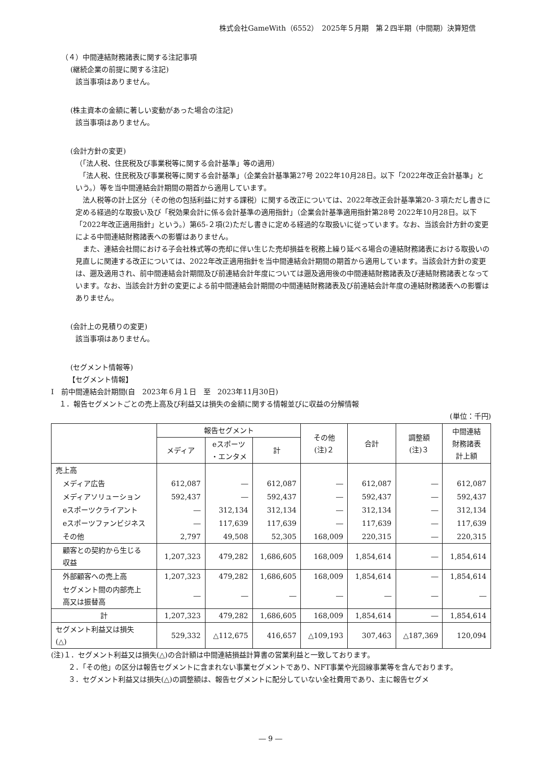株式会社GameWith（6552）　2025年５月期　第２四半期（中間期）決算短信
（４）中間連結財務諸表に関する注記事項
(継続企業の前提に関する注記)
該当事項はありません。
(株主資本の金額に著しい変動があった場合の注記)
該当事項はありません。
(会計方針の変更)
（「法人税、住民税及び事業税等に関する会計基準」等の適用）
　「法人税、住民税及び事業税等に関する会計基準」（企業会計基準第27号 2022年10月28日。以下「2022年改正会計基準」という。）等を当中間連結会計期間の期首から適用しています。
　法人税等の計上区分（その他の包括利益に対する課税）に関する改正については、2022年改正会計基準第20-３項ただし書きに定める経過的な取扱い及び「税効果会計に係る会計基準の適用指針」（企業会計基準適用指針第28号 2022年10月28日。以下「2022年改正適用指針」という。）第65-２項(2)ただし書きに定める経過的な取扱いに従っています。なお、当該会計方針の変更による中間連結財務諸表への影響はありません。
　また、連結会社間における子会社株式等の売却に伴い生じた売却損益を税務上繰り延べる場合の連結財務諸表における取扱いの見直しに関連する改正については、2022年改正適用指針を当中間連結会計期間の期首から適用しています。当該会計方針の変更は、遡及適用され、前中間連結会計期間及び前連結会計年度については遡及適用後の中間連結財務諸表及び連結財務諸表となっています。なお、当該会計方針の変更による前中間連結会計期間の中間連結財務諸表及び前連結会計年度の連結財務諸表への影響はありません。
(会計上の見積りの変更)
該当事項はありません。
(セグメント情報等)
【セグメント情報】
Ⅰ　前中間連結会計期間(自　2023年６月１日　至　2023年11月30日)
１．報告セグメントごとの売上高及び利益又は損失の金額に関する情報並びに収益の分解情報
(単位：千円)
| | 報告セグメント | | | その他 (注)２ | 合計 | 調整額 (注)３ | 中間連結 財務諸表 計上額 |
| --- | --- | --- | --- | --- | --- | --- | --- |
| | メディア | eスポーツ ・エンタメ | 計 | | | | |
| 売上高 | | | | | | | |
| メディア広告 | 612,087 | ― | 612,087 | ― | 612,087 | ― | 612,087 |
| メディアソリューション | 592,437 | ― | 592,437 | ― | 592,437 | ― | 592,437 |
| eスポーツクライアント | ― | 312,134 | 312,134 | ― | 312,134 | ― | 312,134 |
| eスポーツファンビジネス | ― | 117,639 | 117,639 | ― | 117,639 | ― | 117,639 |
| その他 | 2,797 | 49,508 | 52,305 | 168,009 | 220,315 | ― | 220,315 |
| 顧客との契約から生じる 収益 | 1,207,323 | 479,282 | 1,686,605 | 168,009 | 1,854,614 | ― | 1,854,614 |
| 外部顧客への売上高 | 1,207,323 | 479,282 | 1,686,605 | 168,009 | 1,854,614 | ― | 1,854,614 |
| セグメント間の内部売上 高又は振替高 | ― | ― | ― | ― | ― | ― | ― |
| 計 | 1,207,323 | 479,282 | 1,686,605 | 168,009 | 1,854,614 | ― | 1,854,614 |
| セグメント利益又は損失 (△) | 529,332 | △112,675 | 416,657 | △109,193 | 307,463 | △187,369 | 120,094 |
(注)１．セグメント利益又は損失(△)の合計額は中間連結損益計算書の営業利益と一致しております。
２．「その他」の区分は報告セグメントに含まれない事業セグメントであり、NFT事業や光回線事業等を含んでおります。
３．セグメント利益又は損失(△)の調整額は、報告セグメントに配分していない全社費用であり、主に報告セグメ
― 9 ―